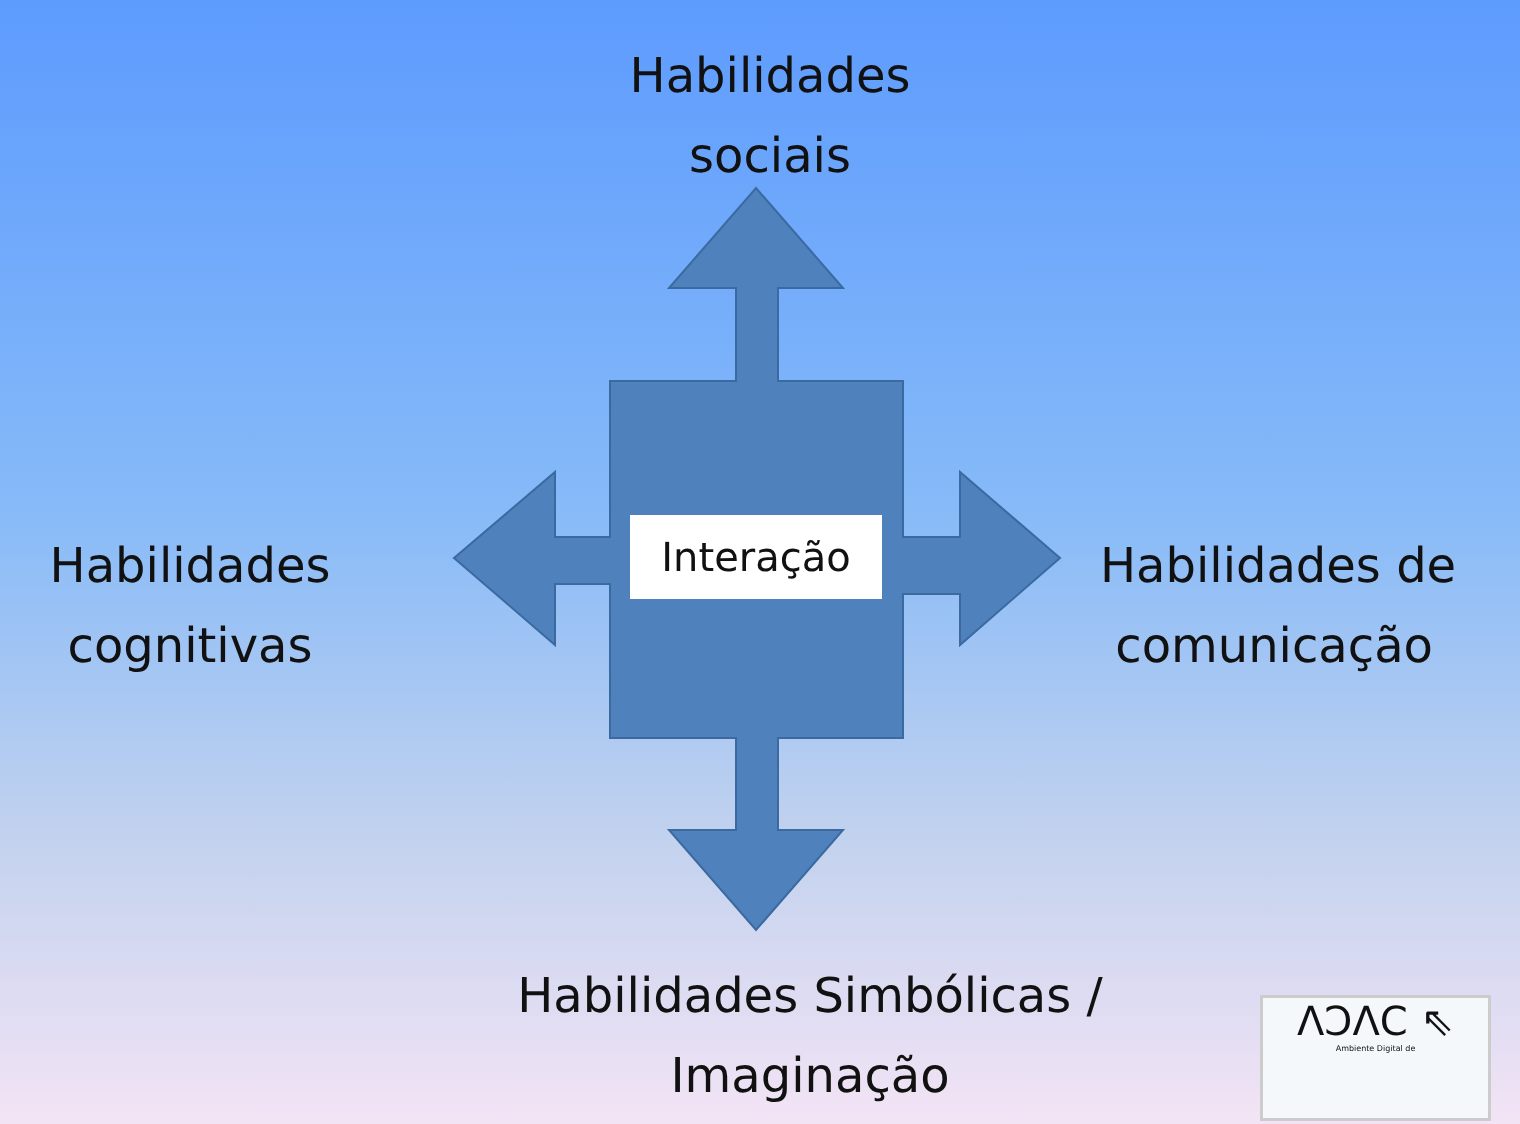Habilidades
sociais
Habilidades
cognitivas
Habilidades de
comunicação
Interação
Habilidades Simbólicas /
Imaginação
ΛↃΛC ⇖
Ambiente Digital de